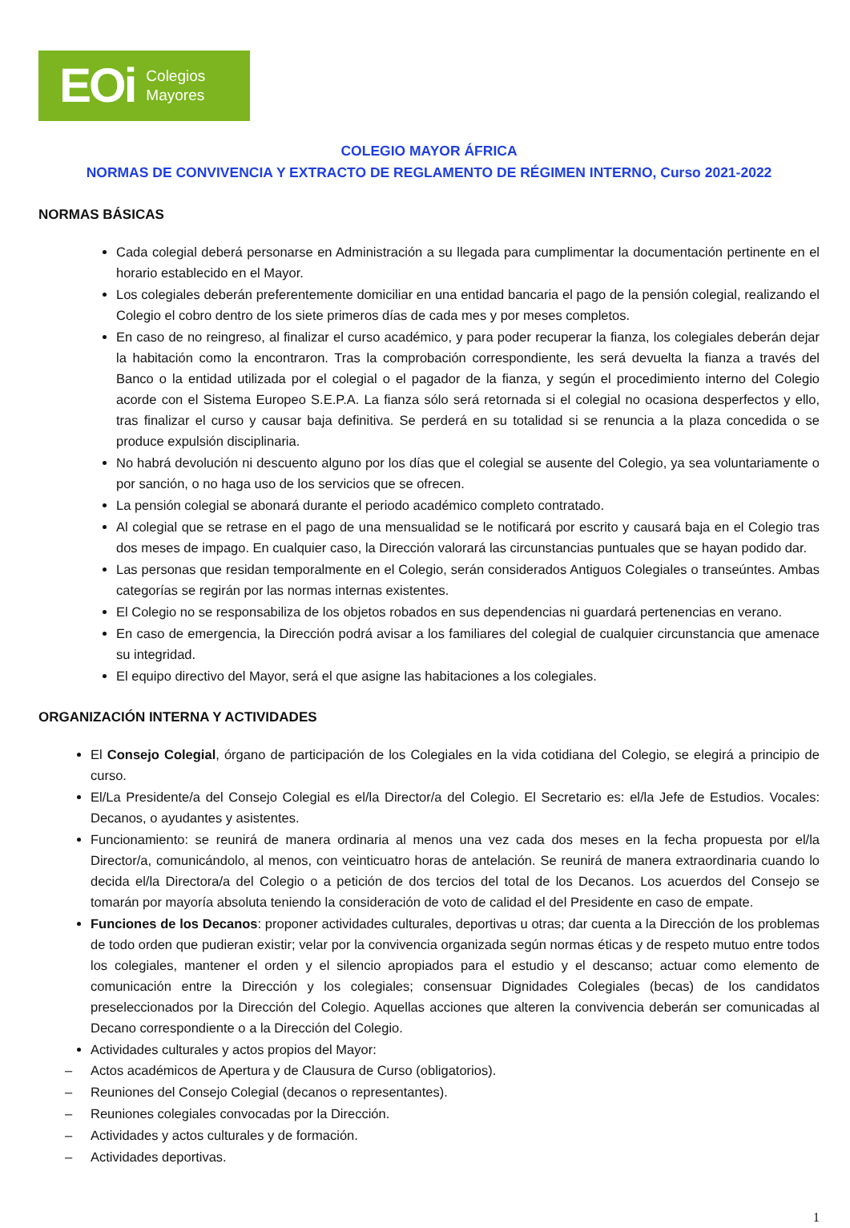EOi Colegios
Mayores
COLEGIO MAYOR ÁFRICA
NORMAS DE CONVIVENCIA Y EXTRACTO DE REGLAMENTO DE RÉGIMEN INTERNO, Curso 2021-2022
NORMAS BÁSICAS
Cada colegial deberá personarse en Administración a su llegada para cumplimentar la documentación pertinente en el horario establecido en el Mayor.
Los colegiales deberán preferentemente domiciliar en una entidad bancaria el pago de la pensión colegial, realizando el Colegio el cobro dentro de los siete primeros días de cada mes y por meses completos.
En caso de no reingreso, al finalizar el curso académico, y para poder recuperar la fianza, los colegiales deberán dejar la habitación como la encontraron. Tras la comprobación correspondiente, les será devuelta la fianza a través del Banco o la entidad utilizada por el colegial o el pagador de la fianza, y según el procedimiento interno del Colegio acorde con el Sistema Europeo S.E.P.A. La fianza sólo será retornada si el colegial no ocasiona desperfectos y ello, tras finalizar el curso y causar baja definitiva. Se perderá en su totalidad si se renuncia a la plaza concedida o se produce expulsión disciplinaria.
No habrá devolución ni descuento alguno por los días que el colegial se ausente del Colegio, ya sea voluntariamente o por sanción, o no haga uso de los servicios que se ofrecen.
La pensión colegial se abonará durante el periodo académico completo contratado.
Al colegial que se retrase en el pago de una mensualidad se le notificará por escrito y causará baja en el Colegio tras dos meses de impago. En cualquier caso, la Dirección valorará las circunstancias puntuales que se hayan podido dar.
Las personas que residan temporalmente en el Colegio, serán considerados Antiguos Colegiales o transeúntes. Ambas categorías se regirán por las normas internas existentes.
El Colegio no se responsabiliza de los objetos robados en sus dependencias ni guardará pertenencias en verano.
En caso de emergencia, la Dirección podrá avisar a los familiares del colegial de cualquier circunstancia que amenace su integridad.
El equipo directivo del Mayor, será el que asigne las habitaciones a los colegiales.
ORGANIZACIÓN INTERNA Y ACTIVIDADES
El Consejo Colegial, órgano de participación de los Colegiales en la vida cotidiana del Colegio, se elegirá a principio de curso.
El/La Presidente/a del Consejo Colegial es el/la Director/a del Colegio. El Secretario es: el/la Jefe de Estudios. Vocales: Decanos, o ayudantes y asistentes.
Funcionamiento: se reunirá de manera ordinaria al menos una vez cada dos meses en la fecha propuesta por el/la Director/a, comunicándolo, al menos, con veinticuatro horas de antelación. Se reunirá de manera extraordinaria cuando lo decida el/la Directora/a del Colegio o a petición de dos tercios del total de los Decanos. Los acuerdos del Consejo se tomarán por mayoría absoluta teniendo la consideración de voto de calidad el del Presidente en caso de empate.
Funciones de los Decanos: proponer actividades culturales, deportivas u otras; dar cuenta a la Dirección de los problemas de todo orden que pudieran existir; velar por la convivencia organizada según normas éticas y de respeto mutuo entre todos los colegiales, mantener el orden y el silencio apropiados para el estudio y el descanso; actuar como elemento de comunicación entre la Dirección y los colegiales; consensuar Dignidades Colegiales (becas) de los candidatos preseleccionados por la Dirección del Colegio. Aquellas acciones que alteren la convivencia deberán ser comunicadas al Decano correspondiente o a la Dirección del Colegio.
Actividades culturales y actos propios del Mayor:
– Actos académicos de Apertura y de Clausura de Curso (obligatorios).
– Reuniones del Consejo Colegial (decanos o representantes).
– Reuniones colegiales convocadas por la Dirección.
– Actividades y actos culturales y de formación.
– Actividades deportivas.
1